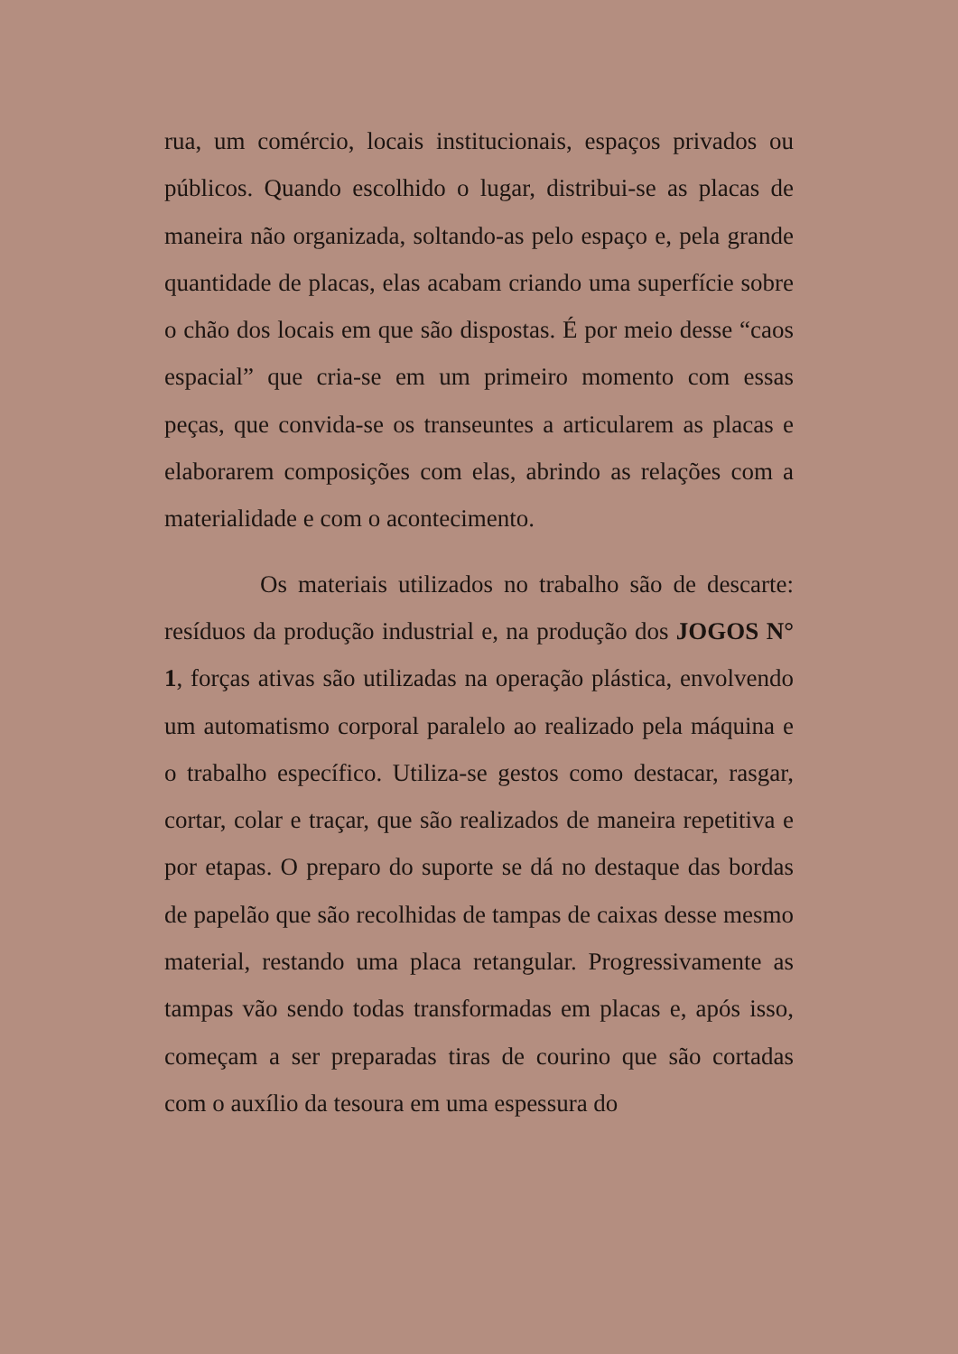rua, um comércio, locais institucionais, espaços privados ou públicos. Quando escolhido o lugar, distribui-se as placas de maneira não organizada, soltando-as pelo espaço e, pela grande quantidade de placas, elas acabam criando uma superfície sobre o chão dos locais em que são dispostas. É por meio desse “caos espacial” que cria-se em um primeiro momento com essas peças, que convida-se os transeuntes a articularem as placas e elaborarem composições com elas, abrindo as relações com a materialidade e com o acontecimento.
Os materiais utilizados no trabalho são de descarte: resíduos da produção industrial e, na produção dos JOGOS N° 1, forças ativas são utilizadas na operação plástica, envolvendo um automatismo corporal paralelo ao realizado pela máquina e o trabalho específico. Utiliza-se gestos como destacar, rasgar, cortar, colar e traçar, que são realizados de maneira repetitiva e por etapas. O preparo do suporte se dá no destaque das bordas de papelão que são recolhidas de tampas de caixas desse mesmo material, restando uma placa retangular. Progressivamente as tampas vão sendo todas transformadas em placas e, após isso, começam a ser preparadas tiras de courino que são cortadas com o auxílio da tesoura em uma espessura do